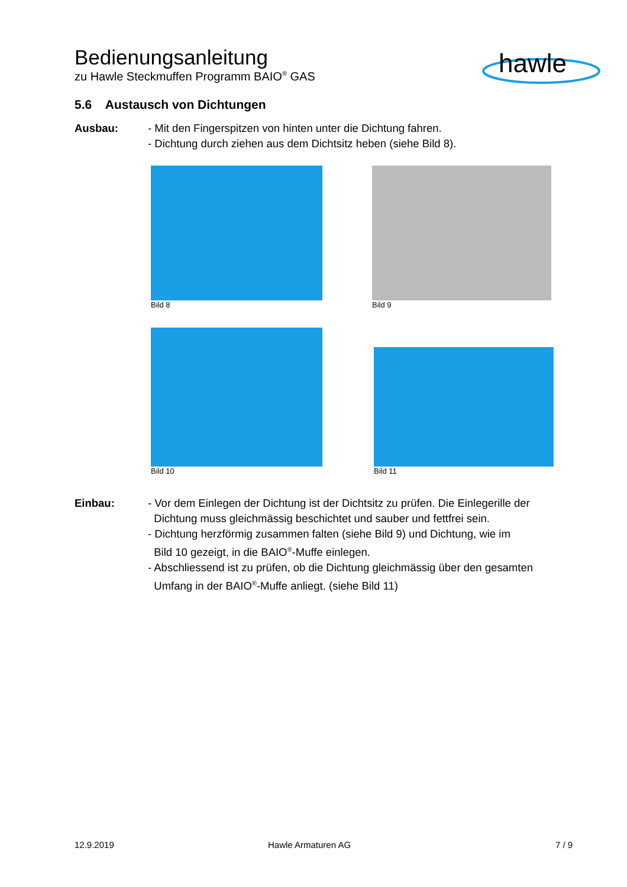Bedienungsanleitung
zu Hawle Steckmuffen Programm BAIO<sup>®</sup> GAS
hawle
5.6 Austausch von Dichtungen
Ausbau: - Mit den Fingerspitzen von hinten unter die Dichtung fahren.
- Dichtung durch ziehen aus dem Dichtsitz heben (siehe Bild 8).
Bild 8 Bild 9
Bild 10
Bild 11
Einbau: - Vor dem Einlegen der Dichtung ist der Dichtsitz zu prüfen. Die Einlegerille der
Dichtung muss gleichmässig beschichtet und sauber und fettfrei sein.
- Dichtung herzförmig zusammen falten (siehe Bild 9) und Dichtung, wie im
Bild 10 gezeigt, in die BAIO<sup>®</sup>-Muffe einlegen.
- Abschliessend ist zu prüfen, ob die Dichtung gleichmässig über den gesamten
Umfang in der BAIO<sup>®</sup>-Muffe anliegt. (siehe Bild 11)
12.9.2019 Hawle Armaturen AG 7 / 9